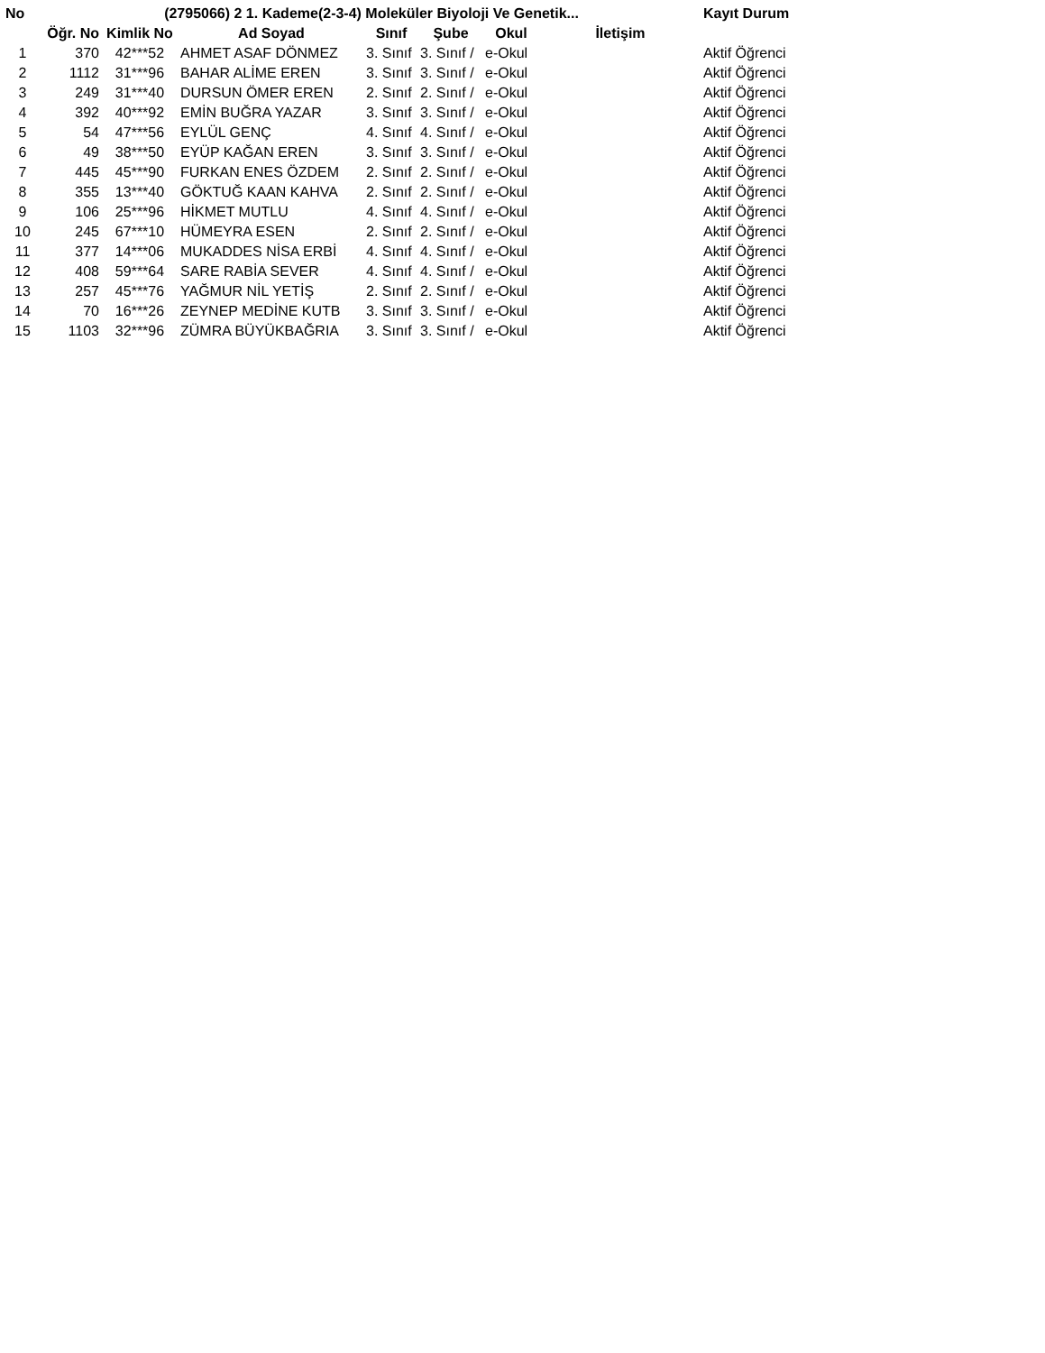| No | (2795066) 2 1. Kademe(2-3-4) Moleküler Biyoloji Ve Genetik... | | | | | | | Kayıt Durum |
| --- | --- | --- | --- | --- | --- | --- | --- | --- |
| | Öğr. No | Kimlik No | Ad Soyad | Sınıf | Şube | Okul | İletişim | |
| 1 | 370 | 42***52 | AHMET ASAF DÖNMEZ | 3. Sınıf | 3. Sınıf / | e-Okul | | Aktif Öğrenci |
| 2 | 1112 | 31***96 | BAHAR ALİME EREN | 3. Sınıf | 3. Sınıf / | e-Okul | | Aktif Öğrenci |
| 3 | 249 | 31***40 | DURSUN ÖMER EREN | 2. Sınıf | 2. Sınıf / | e-Okul | | Aktif Öğrenci |
| 4 | 392 | 40***92 | EMİN BUĞRA YAZAR | 3. Sınıf | 3. Sınıf / | e-Okul | | Aktif Öğrenci |
| 5 | 54 | 47***56 | EYLÜL GENÇ | 4. Sınıf | 4. Sınıf / | e-Okul | | Aktif Öğrenci |
| 6 | 49 | 38***50 | EYÜP KAĞAN EREN | 3. Sınıf | 3. Sınıf / | e-Okul | | Aktif Öğrenci |
| 7 | 445 | 45***90 | FURKAN ENES ÖZDEM | 2. Sınıf | 2. Sınıf / | e-Okul | | Aktif Öğrenci |
| 8 | 355 | 13***40 | GÖKTUĞ KAAN KAHVA | 2. Sınıf | 2. Sınıf / | e-Okul | | Aktif Öğrenci |
| 9 | 106 | 25***96 | HİKMET MUTLU | 4. Sınıf | 4. Sınıf / | e-Okul | | Aktif Öğrenci |
| 10 | 245 | 67***10 | HÜMEYRA ESEN | 2. Sınıf | 2. Sınıf / | e-Okul | | Aktif Öğrenci |
| 11 | 377 | 14***06 | MUKADDES NİSA ERBİ | 4. Sınıf | 4. Sınıf / | e-Okul | | Aktif Öğrenci |
| 12 | 408 | 59***64 | SARE RABİA SEVER | 4. Sınıf | 4. Sınıf / | e-Okul | | Aktif Öğrenci |
| 13 | 257 | 45***76 | YAĞMUR NİL YETİŞ | 2. Sınıf | 2. Sınıf / | e-Okul | | Aktif Öğrenci |
| 14 | 70 | 16***26 | ZEYNEP MEDİNE KUTB | 3. Sınıf | 3. Sınıf / | e-Okul | | Aktif Öğrenci |
| 15 | 1103 | 32***96 | ZÜMRA BÜYÜKBAĞRIA | 3. Sınıf | 3. Sınıf / | e-Okul | | Aktif Öğrenci |